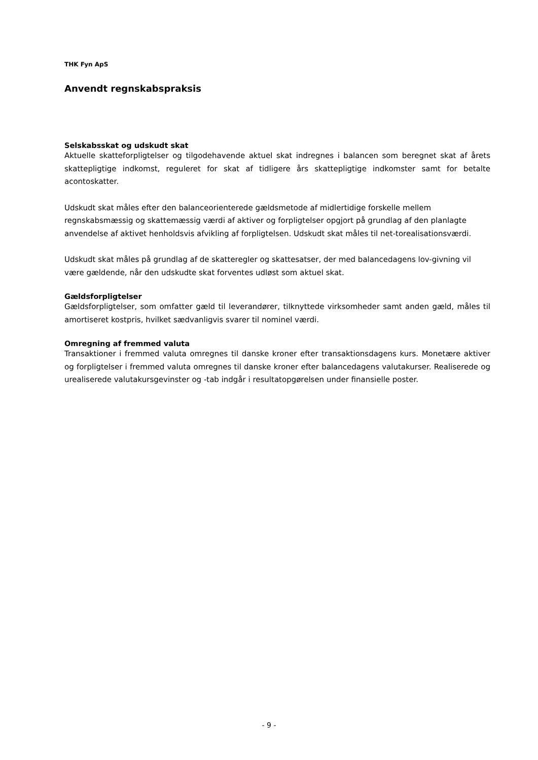THK Fyn ApS
Anvendt regnskabspraksis
Selskabsskat og udskudt skat
Aktuelle skatteforpligtelser og tilgodehavende aktuel skat indregnes i balancen som beregnet skat af årets skattepligtige indkomst, reguleret for skat af tidligere års skattepligtige indkomster samt for betalte acontoskatter.
Udskudt skat måles efter den balanceorienterede gældsmetode af midlertidige forskelle mellem regnskabsmæssig og skattemæssig værdi af aktiver og forpligtelser opgjort på grundlag af den planlagte anvendelse af aktivet henholdsvis afvikling af forpligtelsen. Udskudt skat måles til net-torealisationsværdi.
Udskudt skat måles på grundlag af de skatteregler og skattesatser, der med balancedagens lov-givning vil være gældende, når den udskudte skat forventes udløst som aktuel skat.
Gældsforpligtelser
Gældsforpligtelser, som omfatter gæld til leverandører, tilknyttede virksomheder samt anden gæld, måles til amortiseret kostpris, hvilket sædvanligvis svarer til nominel værdi.
Omregning af fremmed valuta
Transaktioner i fremmed valuta omregnes til danske kroner efter transaktionsdagens kurs. Monetære aktiver og forpligtelser i fremmed valuta omregnes til danske kroner efter balancedagens valutakurser. Realiserede og urealiserede valutakursgevinster og -tab indgår i resultatopgørelsen under finansielle poster.
- 9 -